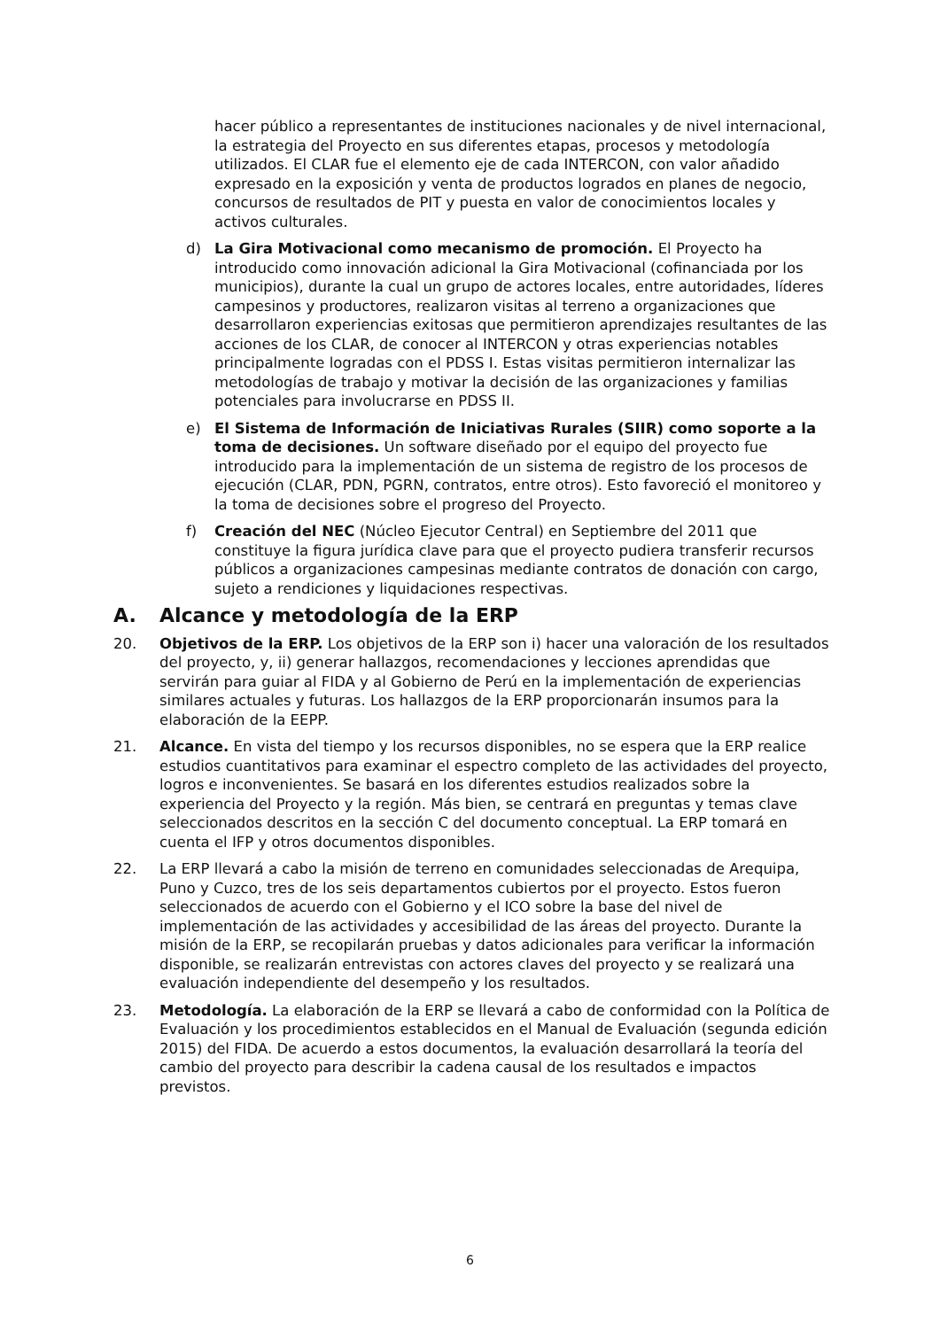hacer público a representantes de instituciones nacionales y de nivel internacional, la estrategia del Proyecto en sus diferentes etapas, procesos y metodología utilizados. El CLAR fue el elemento eje de cada INTERCON, con valor añadido expresado en la exposición y venta de productos logrados en planes de negocio, concursos de resultados de PIT y puesta en valor de conocimientos locales y activos culturales.
d) La Gira Motivacional como mecanismo de promoción. El Proyecto ha introducido como innovación adicional la Gira Motivacional (cofinanciada por los municipios), durante la cual un grupo de actores locales, entre autoridades, líderes campesinos y productores, realizaron visitas al terreno a organizaciones que desarrollaron experiencias exitosas que permitieron aprendizajes resultantes de las acciones de los CLAR, de conocer al INTERCON y otras experiencias notables principalmente logradas con el PDSS I. Estas visitas permitieron internalizar las metodologías de trabajo y motivar la decisión de las organizaciones y familias potenciales para involucrarse en PDSS II.
e) El Sistema de Información de Iniciativas Rurales (SIIR) como soporte a la toma de decisiones. Un software diseñado por el equipo del proyecto fue introducido para la implementación de un sistema de registro de los procesos de ejecución (CLAR, PDN, PGRN, contratos, entre otros). Esto favoreció el monitoreo y la toma de decisiones sobre el progreso del Proyecto.
f) Creación del NEC (Núcleo Ejecutor Central) en Septiembre del 2011 que constituye la figura jurídica clave para que el proyecto pudiera transferir recursos públicos a organizaciones campesinas mediante contratos de donación con cargo, sujeto a rendiciones y liquidaciones respectivas.
A. Alcance y metodología de la ERP
20. Objetivos de la ERP. Los objetivos de la ERP son i) hacer una valoración de los resultados del proyecto, y, ii) generar hallazgos, recomendaciones y lecciones aprendidas que servirán para guiar al FIDA y al Gobierno de Perú en la implementación de experiencias similares actuales y futuras. Los hallazgos de la ERP proporcionarán insumos para la elaboración de la EEPP.
21. Alcance. En vista del tiempo y los recursos disponibles, no se espera que la ERP realice estudios cuantitativos para examinar el espectro completo de las actividades del proyecto, logros e inconvenientes. Se basará en los diferentes estudios realizados sobre la experiencia del Proyecto y la región. Más bien, se centrará en preguntas y temas clave seleccionados descritos en la sección C del documento conceptual. La ERP tomará en cuenta el IFP y otros documentos disponibles.
22. La ERP llevará a cabo la misión de terreno en comunidades seleccionadas de Arequipa, Puno y Cuzco, tres de los seis departamentos cubiertos por el proyecto. Estos fueron seleccionados de acuerdo con el Gobierno y el ICO sobre la base del nivel de implementación de las actividades y accesibilidad de las áreas del proyecto. Durante la misión de la ERP, se recopilarán pruebas y datos adicionales para verificar la información disponible, se realizarán entrevistas con actores claves del proyecto y se realizará una evaluación independiente del desempeño y los resultados.
23. Metodología. La elaboración de la ERP se llevará a cabo de conformidad con la Política de Evaluación y los procedimientos establecidos en el Manual de Evaluación (segunda edición 2015) del FIDA. De acuerdo a estos documentos, la evaluación desarrollará la teoría del cambio del proyecto para describir la cadena causal de los resultados e impactos previstos.
6